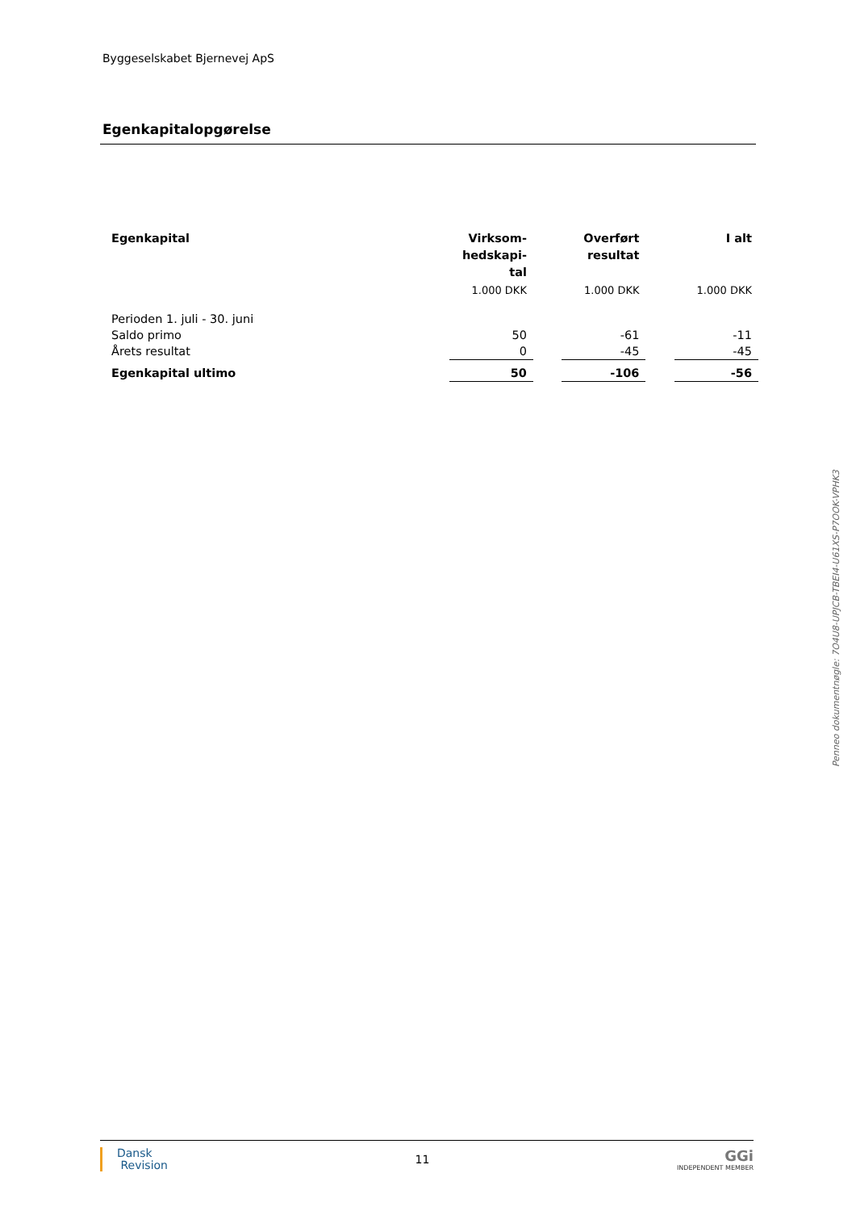Byggeselskabet Bjernevej ApS
Egenkapitalopgørelse
| Egenkapital | Virksom- hedskapi- tal | | Overført resultat | | I alt |
| --- | --- | --- | --- | --- | --- |
| | 1.000 DKK | | 1.000 DKK | | 1.000 DKK |
| Perioden 1. juli - 30. juni | | | | | |
| Saldo primo | 50 | | -61 | | -11 |
| Årets resultat | 0 | | -45 | | -45 |
| Egenkapital ultimo | 50 | | -106 | | -56 |
Penneo dokumentnøgle: 7O4U8-UPJCB-TBEI4-U61XS-P7OOK-VPHK3
Dansk
Revision
11
GGi
INDEPENDENT MEMBER